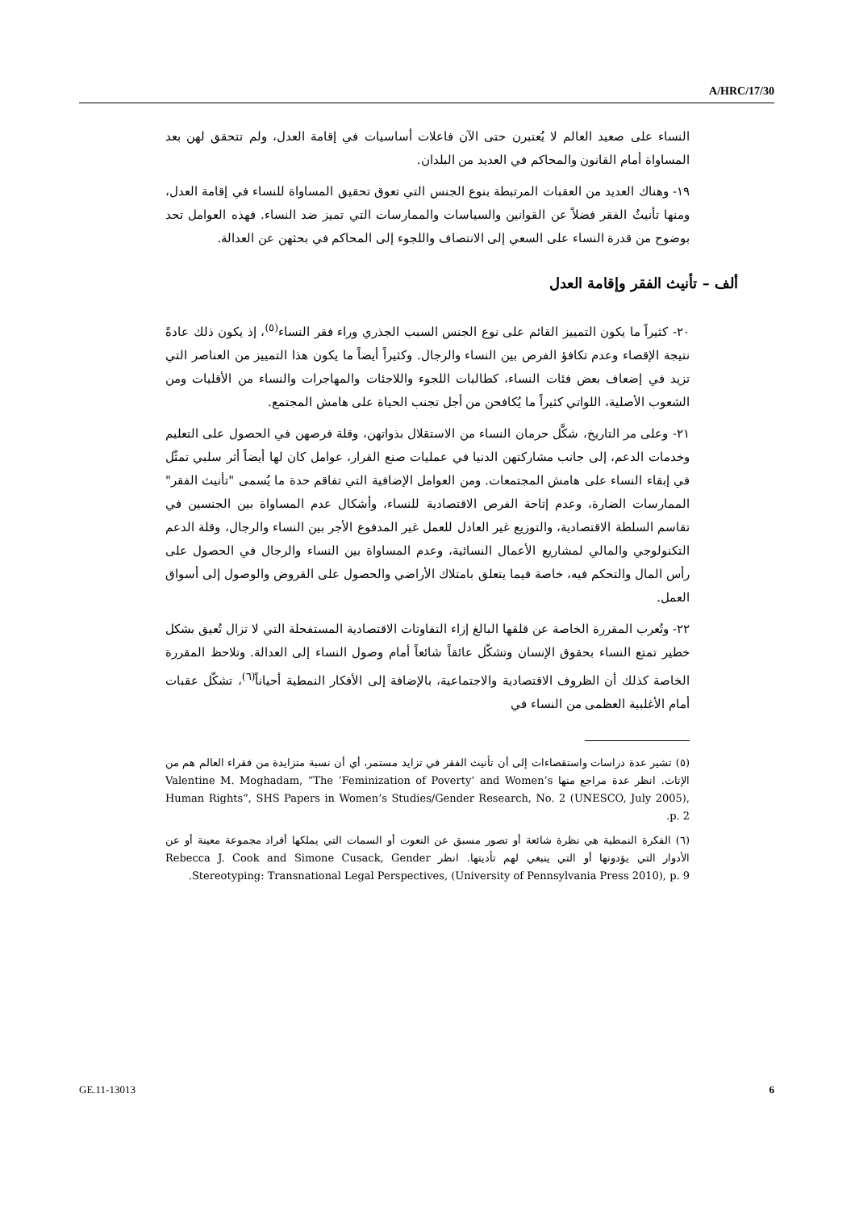A/HRC/17/30
النساء على صعيد العالم لا يُعتبرن حتى الآن فاعلات أساسيات في إقامة العدل، ولم تتحقق لهن بعد المساواة أمام القانون والمحاكم في العديد من البلدان.
١٩- وهناك العديد من العقبات المرتبطة بنوع الجنس التي تعوق تحقيق المساواة للنساء في إقامة العدل، ومنها تأنيثُ الفقر فضلاً عن القوانين والسياسات والممارسات التي تميز ضد النساء. فهذه العوامل تحد بوضوح من قدرة النساء على السعي إلى الانتصاف واللجوء إلى المحاكم في بحثهن عن العدالة.
ألف – تأنيث الفقر وإقامة العدل
٢٠- كثيراً ما يكون التمييز القائم على نوع الجنس السبب الجذري وراء فقر النساء<sup>(٥)</sup>، إذ يكون ذلك عادةً نتيجة الإقصاء وعدم تكافؤ الفرص بين النساء والرجال. وكثيراً أيضاً ما يكون هذا التمييز من العناصر التي تزيد في إضعاف بعض فئات النساء، كطالبات اللجوء واللاجئات والمهاجرات والنساء من الأقليات ومن الشعوب الأصلية، اللواتي كثيراً ما يُكافحن من أجل تجنب الحياة على هامش المجتمع.
٢١- وعلى مر التاريخ، شكَّل حرمان النساء من الاستقلال بذواتهن، وقلة فرصهن في الحصول على التعليم وخدمات الدعم، إلى جانب مشاركتهن الدنيا في عمليات صنع القرار، عوامل كان لها أيضاً أثر سلبي تمثّل في إبقاء النساء على هامش المجتمعات. ومن العوامل الإضافية التي تفاقم حدة ما يُسمى "تأنيث الفقر" الممارسات الضارة، وعدم إتاحة الفرص الاقتصادية للنساء، وأشكال عدم المساواة بين الجنسين في تقاسم السلطة الاقتصادية، والتوزيع غير العادل للعمل غير المدفوع الأجر بين النساء والرجال، وقلة الدعم التكنولوجي والمالي لمشاريع الأعمال النسائية، وعدم المساواة بين النساء والرجال في الحصول على رأس المال والتحكم فيه، خاصة فيما يتعلق بامتلاك الأراضي والحصول على القروض والوصول إلى أسواق العمل.
٢٢- وتُعرب المقررة الخاصة عن قلقها البالغ إزاء التفاوتات الاقتصادية المستفحلة التي لا تزال تُعيق بشكل خطير تمتع النساء بحقوق الإنسان وتشكّل عائقاً شائعاً أمام وصول النساء إلى العدالة. وتلاحظ المقررة الخاصة كذلك أن الظروف الاقتصادية والاجتماعية، بالإضافة إلى الأفكار النمطية أحياناً<sup>(٦)</sup>، تشكّل عقبات أمام الأغلبية العظمى من النساء في
(٥) تشير عدة دراسات واستقصاءات إلى أن تأنيث الفقر في تزايد مستمر، أي أن نسبة متزايدة من فقراء العالم هم من الإناث. انظر عدة مراجع منها Valentine M. Moghadam, “The ‘Feminization of Poverty’ and Women’s Human Rights”, SHS Papers in Women’s Studies/Gender Research, No. 2 (UNESCO, July 2005), p. 2.
(٦) الفكرة النمطية هي نظرة شائعة أو تصور مسبق عن النعوت أو السمات التي يملكها أفراد مجموعة معينة أو عن الأدوار التي يؤدونها أو التي ينبغي لهم تأديتها. انظر Rebecca J. Cook and Simone Cusack, Gender Stereotyping: Transnational Legal Perspectives, (University of Pennsylvania Press 2010), p. 9.
GE.11-13013 6